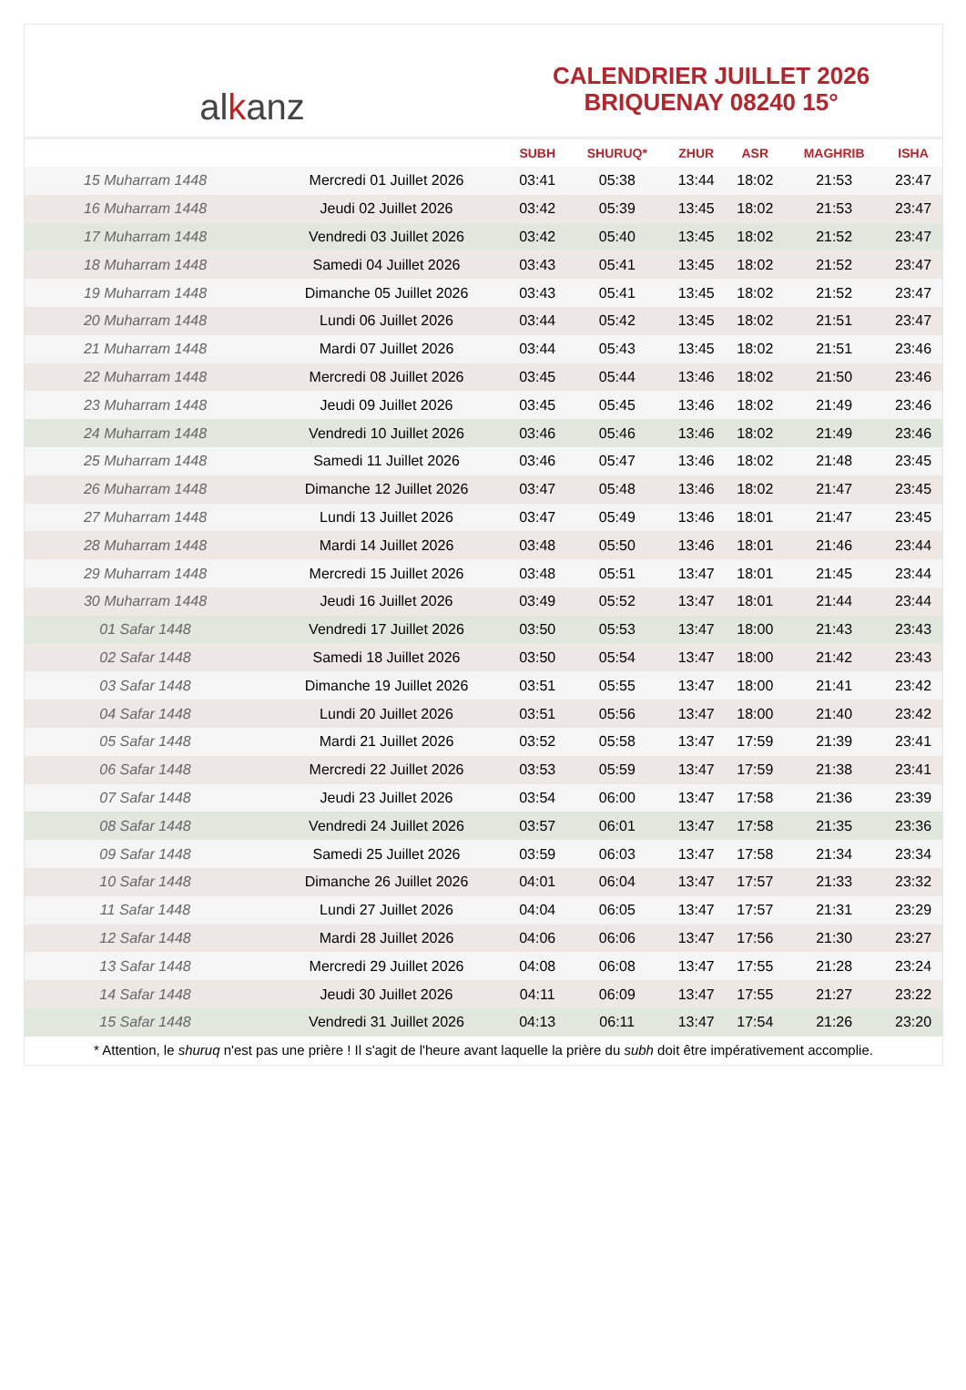al k anz
CALENDRIER JUILLET 2026
BRIQUENAY 08240 15°
| | | SUBH | SHURUQ* | ZHUR | ASR | MAGHRIB | ISHA |
| --- | --- | --- | --- | --- | --- | --- | --- |
| 15 Muharram 1448 | Mercredi 01 Juillet 2026 | 03:41 | 05:38 | 13:44 | 18:02 | 21:53 | 23:47 |
| 16 Muharram 1448 | Jeudi 02 Juillet 2026 | 03:42 | 05:39 | 13:45 | 18:02 | 21:53 | 23:47 |
| 17 Muharram 1448 | Vendredi 03 Juillet 2026 | 03:42 | 05:40 | 13:45 | 18:02 | 21:52 | 23:47 |
| 18 Muharram 1448 | Samedi 04 Juillet 2026 | 03:43 | 05:41 | 13:45 | 18:02 | 21:52 | 23:47 |
| 19 Muharram 1448 | Dimanche 05 Juillet 2026 | 03:43 | 05:41 | 13:45 | 18:02 | 21:52 | 23:47 |
| 20 Muharram 1448 | Lundi 06 Juillet 2026 | 03:44 | 05:42 | 13:45 | 18:02 | 21:51 | 23:47 |
| 21 Muharram 1448 | Mardi 07 Juillet 2026 | 03:44 | 05:43 | 13:45 | 18:02 | 21:51 | 23:46 |
| 22 Muharram 1448 | Mercredi 08 Juillet 2026 | 03:45 | 05:44 | 13:46 | 18:02 | 21:50 | 23:46 |
| 23 Muharram 1448 | Jeudi 09 Juillet 2026 | 03:45 | 05:45 | 13:46 | 18:02 | 21:49 | 23:46 |
| 24 Muharram 1448 | Vendredi 10 Juillet 2026 | 03:46 | 05:46 | 13:46 | 18:02 | 21:49 | 23:46 |
| 25 Muharram 1448 | Samedi 11 Juillet 2026 | 03:46 | 05:47 | 13:46 | 18:02 | 21:48 | 23:45 |
| 26 Muharram 1448 | Dimanche 12 Juillet 2026 | 03:47 | 05:48 | 13:46 | 18:02 | 21:47 | 23:45 |
| 27 Muharram 1448 | Lundi 13 Juillet 2026 | 03:47 | 05:49 | 13:46 | 18:01 | 21:47 | 23:45 |
| 28 Muharram 1448 | Mardi 14 Juillet 2026 | 03:48 | 05:50 | 13:46 | 18:01 | 21:46 | 23:44 |
| 29 Muharram 1448 | Mercredi 15 Juillet 2026 | 03:48 | 05:51 | 13:47 | 18:01 | 21:45 | 23:44 |
| 30 Muharram 1448 | Jeudi 16 Juillet 2026 | 03:49 | 05:52 | 13:47 | 18:01 | 21:44 | 23:44 |
| 01 Safar 1448 | Vendredi 17 Juillet 2026 | 03:50 | 05:53 | 13:47 | 18:00 | 21:43 | 23:43 |
| 02 Safar 1448 | Samedi 18 Juillet 2026 | 03:50 | 05:54 | 13:47 | 18:00 | 21:42 | 23:43 |
| 03 Safar 1448 | Dimanche 19 Juillet 2026 | 03:51 | 05:55 | 13:47 | 18:00 | 21:41 | 23:42 |
| 04 Safar 1448 | Lundi 20 Juillet 2026 | 03:51 | 05:56 | 13:47 | 18:00 | 21:40 | 23:42 |
| 05 Safar 1448 | Mardi 21 Juillet 2026 | 03:52 | 05:58 | 13:47 | 17:59 | 21:39 | 23:41 |
| 06 Safar 1448 | Mercredi 22 Juillet 2026 | 03:53 | 05:59 | 13:47 | 17:59 | 21:38 | 23:41 |
| 07 Safar 1448 | Jeudi 23 Juillet 2026 | 03:54 | 06:00 | 13:47 | 17:58 | 21:36 | 23:39 |
| 08 Safar 1448 | Vendredi 24 Juillet 2026 | 03:57 | 06:01 | 13:47 | 17:58 | 21:35 | 23:36 |
| 09 Safar 1448 | Samedi 25 Juillet 2026 | 03:59 | 06:03 | 13:47 | 17:58 | 21:34 | 23:34 |
| 10 Safar 1448 | Dimanche 26 Juillet 2026 | 04:01 | 06:04 | 13:47 | 17:57 | 21:33 | 23:32 |
| 11 Safar 1448 | Lundi 27 Juillet 2026 | 04:04 | 06:05 | 13:47 | 17:57 | 21:31 | 23:29 |
| 12 Safar 1448 | Mardi 28 Juillet 2026 | 04:06 | 06:06 | 13:47 | 17:56 | 21:30 | 23:27 |
| 13 Safar 1448 | Mercredi 29 Juillet 2026 | 04:08 | 06:08 | 13:47 | 17:55 | 21:28 | 23:24 |
| 14 Safar 1448 | Jeudi 30 Juillet 2026 | 04:11 | 06:09 | 13:47 | 17:55 | 21:27 | 23:22 |
| 15 Safar 1448 | Vendredi 31 Juillet 2026 | 04:13 | 06:11 | 13:47 | 17:54 | 21:26 | 23:20 |
* Attention, le shuruq n'est pas une prière ! Il s'agit de l'heure avant laquelle la prière du subh doit être impérativement accomplie.